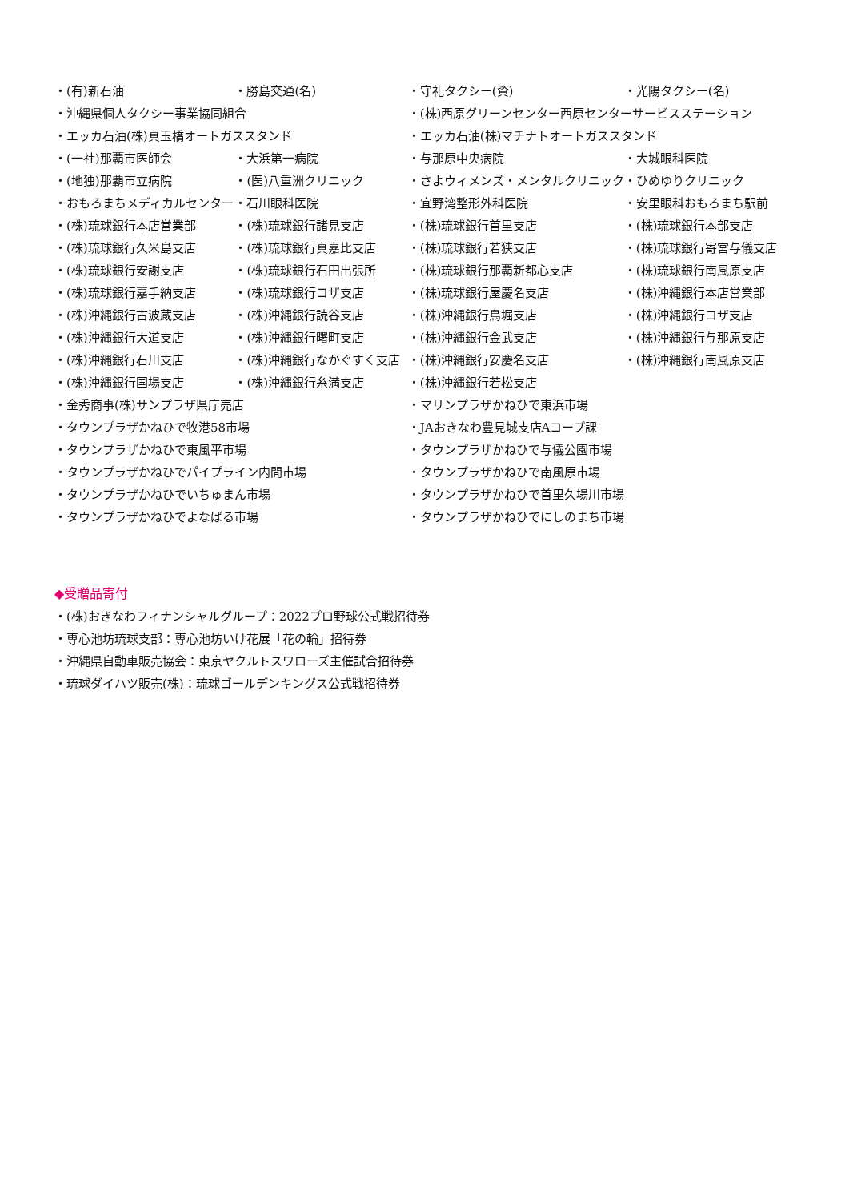| ・(有)新石油 | ・勝島交通(名) | ・守礼タクシー(資) | ・光陽タクシー(名) |
| ・沖縄県個人タクシー事業協同組合 | | ・(株)西原グリーンセンター西原センターサービスステーション | |
| ・エッカ石油(株)真玉橋オートガススタンド | | ・エッカ石油(株)マチナトオートガススタンド | |
| ・(一社)那覇市医師会 | ・大浜第一病院 | ・与那原中央病院 | ・大城眼科医院 |
| ・(地独)那覇市立病院 | ・(医)八重洲クリニック | ・さよウィメンズ・メンタルクリニック | ・ひめゆりクリニック |
| ・おもろまちメディカルセンター | ・石川眼科医院 | ・宜野湾整形外科医院 | ・安里眼科おもろまち駅前 |
| ・(株)琉球銀行本店営業部 | ・(株)琉球銀行諸見支店 | ・(株)琉球銀行首里支店 | ・(株)琉球銀行本部支店 |
| ・(株)琉球銀行久米島支店 | ・(株)琉球銀行真嘉比支店 | ・(株)琉球銀行若狭支店 | ・(株)琉球銀行寄宮与儀支店 |
| ・(株)琉球銀行安謝支店 | ・(株)琉球銀行石田出張所 | ・(株)琉球銀行那覇新都心支店 | ・(株)琉球銀行南風原支店 |
| ・(株)琉球銀行嘉手納支店 | ・(株)琉球銀行コザ支店 | ・(株)琉球銀行屋慶名支店 | ・(株)沖縄銀行本店営業部 |
| ・(株)沖縄銀行古波蔵支店 | ・(株)沖縄銀行読谷支店 | ・(株)沖縄銀行鳥堀支店 | ・(株)沖縄銀行コザ支店 |
| ・(株)沖縄銀行大道支店 | ・(株)沖縄銀行曙町支店 | ・(株)沖縄銀行金武支店 | ・(株)沖縄銀行与那原支店 |
| ・(株)沖縄銀行石川支店 | ・(株)沖縄銀行なかぐすく支店 | ・(株)沖縄銀行安慶名支店 | ・(株)沖縄銀行南風原支店 |
| ・(株)沖縄銀行国場支店 | ・(株)沖縄銀行糸満支店 | ・(株)沖縄銀行若松支店 | |
| ・金秀商事(株)サンプラザ県庁売店 | | ・マリンプラザかねひで東浜市場 | |
| ・タウンプラザかねひで牧港58市場 | | ・JAおきなわ豊見城支店Aコープ課 | |
| ・タウンプラザかねひで東風平市場 | | ・タウンプラザかねひで与儀公園市場 | |
| ・タウンプラザかねひでパイプライン内間市場 | | ・タウンプラザかねひで南風原市場 | |
| ・タウンプラザかねひでいちゅまん市場 | | ・タウンプラザかねひで首里久場川市場 | |
| ・タウンプラザかねひでよなばる市場 | | ・タウンプラザかねひでにしのまち市場 | |
◆受贈品寄付
・(株)おきなわフィナンシャルグループ：2022プロ野球公式戦招待券
・専心池坊琉球支部：専心池坊いけ花展「花の輪」招待券
・沖縄県自動車販売協会：東京ヤクルトスワローズ主催試合招待券
・琉球ダイハツ販売(株)：琉球ゴールデンキングス公式戦招待券